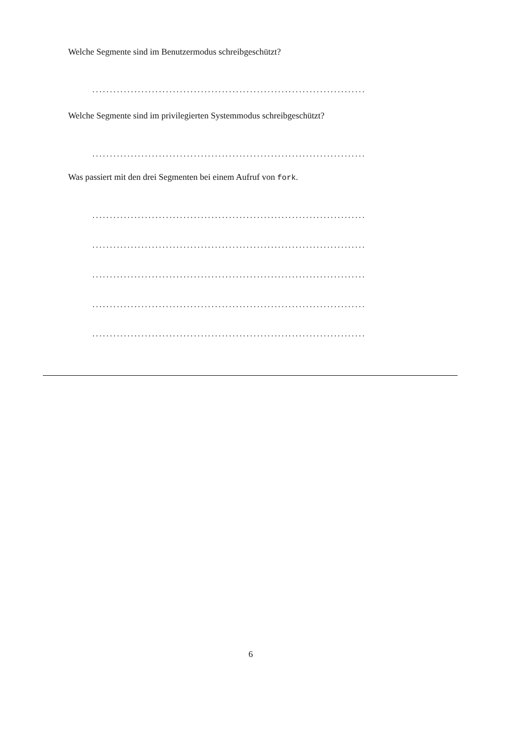Welche Segmente sind im Benutzermodus schreibgeschützt?
..............................................................................
Welche Segmente sind im privilegierten Systemmodus schreibgeschützt?
..............................................................................
Was passiert mit den drei Segmenten bei einem Aufruf von fork.
..............................................................................
..............................................................................
..............................................................................
..............................................................................
..............................................................................
6